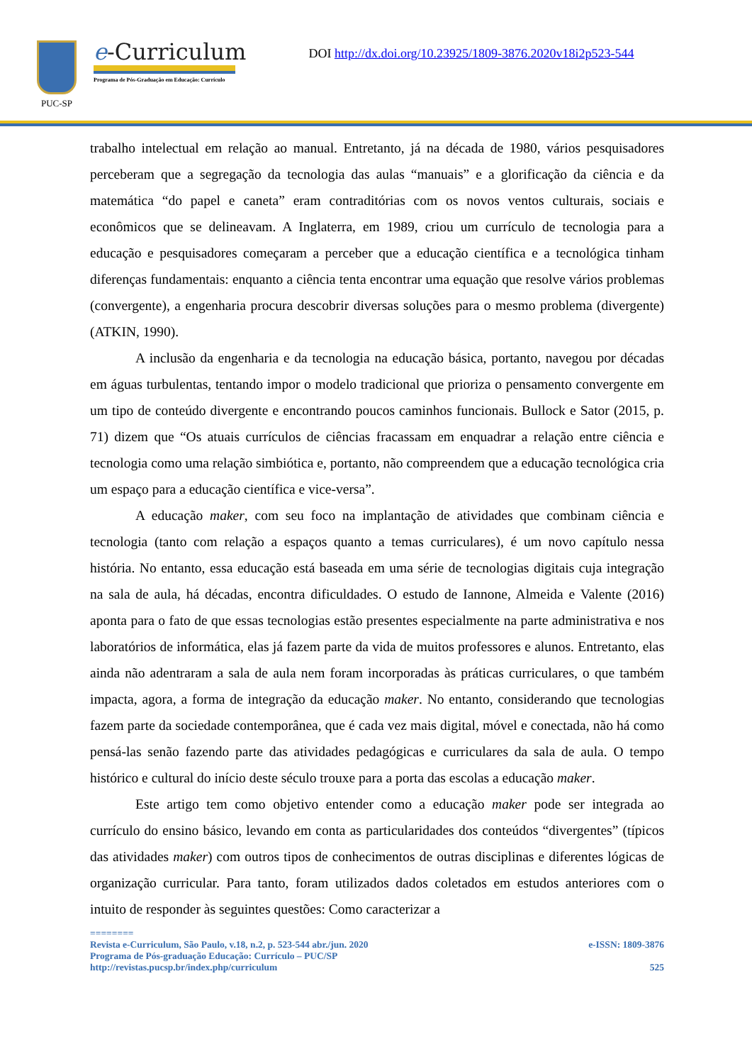PUC-SP
e-Curriculum
Programa de Pós-Graduação em Educação: Currículo
DOI http://dx.doi.org/10.23925/1809-3876.2020v18i2p523-544
trabalho intelectual em relação ao manual. Entretanto, já na década de 1980, vários pesquisadores perceberam que a segregação da tecnologia das aulas “manuais” e a glorificação da ciência e da matemática “do papel e caneta” eram contraditórias com os novos ventos culturais, sociais e econômicos que se delineavam. A Inglaterra, em 1989, criou um currículo de tecnologia para a educação e pesquisadores começaram a perceber que a educação científica e a tecnológica tinham diferenças fundamentais: enquanto a ciência tenta encontrar uma equação que resolve vários problemas (convergente), a engenharia procura descobrir diversas soluções para o mesmo problema (divergente) (ATKIN, 1990).
A inclusão da engenharia e da tecnologia na educação básica, portanto, navegou por décadas em águas turbulentas, tentando impor o modelo tradicional que prioriza o pensamento convergente em um tipo de conteúdo divergente e encontrando poucos caminhos funcionais. Bullock e Sator (2015, p. 71) dizem que “Os atuais currículos de ciências fracassam em enquadrar a relação entre ciência e tecnologia como uma relação simbiótica e, portanto, não compreendem que a educação tecnológica cria um espaço para a educação científica e vice-versa”.
A educação maker, com seu foco na implantação de atividades que combinam ciência e tecnologia (tanto com relação a espaços quanto a temas curriculares), é um novo capítulo nessa história. No entanto, essa educação está baseada em uma série de tecnologias digitais cuja integração na sala de aula, há décadas, encontra dificuldades. O estudo de Iannone, Almeida e Valente (2016) aponta para o fato de que essas tecnologias estão presentes especialmente na parte administrativa e nos laboratórios de informática, elas já fazem parte da vida de muitos professores e alunos. Entretanto, elas ainda não adentraram a sala de aula nem foram incorporadas às práticas curriculares, o que também impacta, agora, a forma de integração da educação maker. No entanto, considerando que tecnologias fazem parte da sociedade contemporânea, que é cada vez mais digital, móvel e conectada, não há como pensá-las senão fazendo parte das atividades pedagógicas e curriculares da sala de aula. O tempo histórico e cultural do início deste século trouxe para a porta das escolas a educação maker.
Este artigo tem como objetivo entender como a educação maker pode ser integrada ao currículo do ensino básico, levando em conta as particularidades dos conteúdos “divergentes” (típicos das atividades maker) com outros tipos de conhecimentos de outras disciplinas e diferentes lógicas de organização curricular. Para tanto, foram utilizados dados coletados em estudos anteriores com o intuito de responder às seguintes questões: Como caracterizar a
========
Revista e-Curriculum, São Paulo, v.18, n.2, p. 523-544 abr./jun. 2020 e-ISSN: 1809-3876
Programa de Pós-graduação Educação: Currículo – PUC/SP
http://revistas.pucsp.br/index.php/curriculum 525